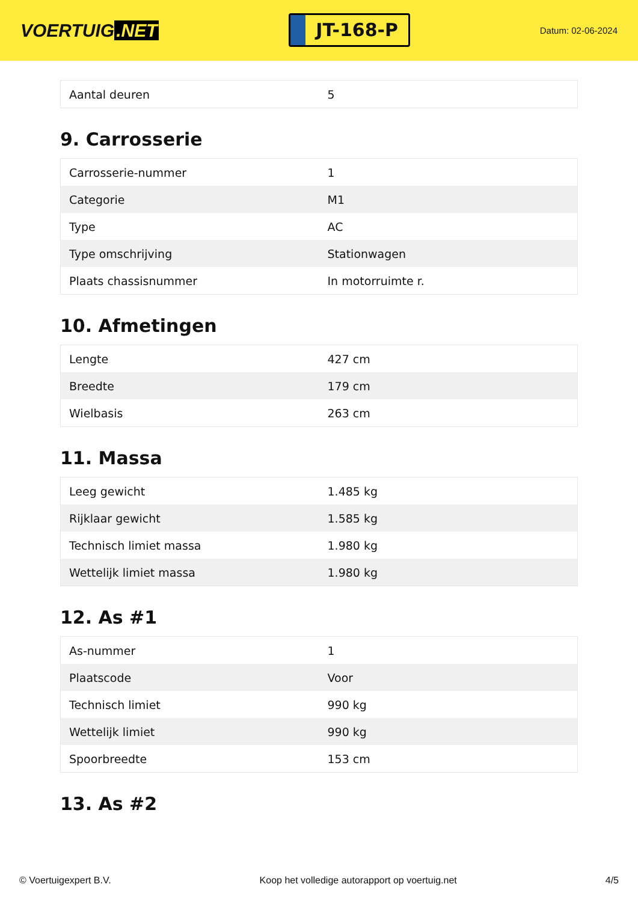VOERTUIG.NET
JT-168-P
Datum: 02-06-2024
| Aantal deuren | 5 |
9. Carrosserie
| Carrosserie-nummer | 1 |
| Categorie | M1 |
| Type | AC |
| Type omschrijving | Stationwagen |
| Plaats chassisnummer | In motorruimte r. |
10. Afmetingen
| Lengte | 427 cm |
| Breedte | 179 cm |
| Wielbasis | 263 cm |
11. Massa
| Leeg gewicht | 1.485 kg |
| Rijklaar gewicht | 1.585 kg |
| Technisch limiet massa | 1.980 kg |
| Wettelijk limiet massa | 1.980 kg |
12. As #1
| As-nummer | 1 |
| Plaatscode | Voor |
| Technisch limiet | 990 kg |
| Wettelijk limiet | 990 kg |
| Spoorbreedte | 153 cm |
13. As #2
© Voertuigexpert B.V. Koop het volledige autorapport op voertuig.net 4/5